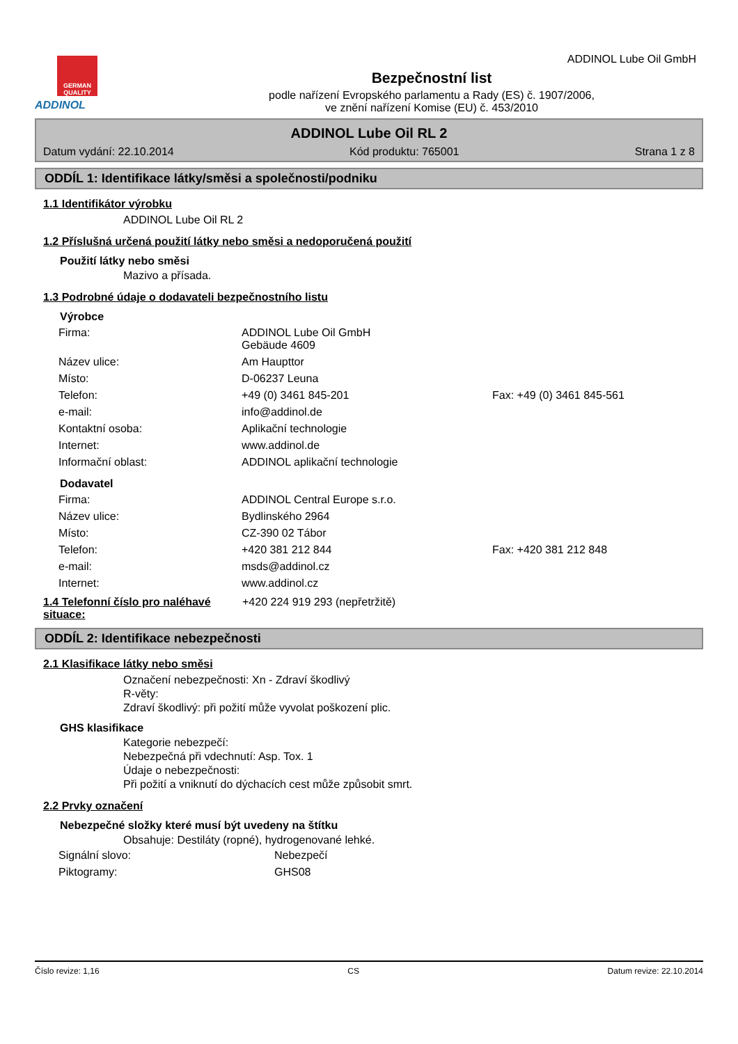ADDINOL Lube Oil GmbH
GERMAN QUALITY
ADDINOL
Bezpečnostní list
podle nařízení Evropského parlamentu a Rady (ES) č. 1907/2006,
ve znění nařízení Komise (EU) č. 453/2010
ADDINOL Lube Oil RL 2
Datum vydání: 22.10.2014 Kód produktu: 765001 Strana 1 z 8
ODDÍL 1: Identifikace látky/směsi a společnosti/podniku
1.1 Identifikátor výrobku
ADDINOL Lube Oil RL 2
1.2 Příslušná určená použití látky nebo směsi a nedoporučená použití
Použití látky nebo směsi
Mazivo a přísada.
1.3 Podrobné údaje o dodavateli bezpečnostního listu
Výrobce
| Firma: | ADDINOL Lube Oil GmbH Gebäude 4609 | |
| Název ulice: | Am Haupttor | |
| Místo: | D-06237 Leuna | |
| Telefon: | +49 (0) 3461 845-201 | Fax: +49 (0) 3461 845-561 |
| e-mail: | info@addinol.de | |
| Kontaktní osoba: | Aplikační technologie | |
| Internet: | www.addinol.de | |
| Informační oblast: | ADDINOL aplikační technologie | |
Dodavatel
| Firma: | ADDINOL Central Europe s.r.o. | |
| Název ulice: | Bydlinského 2964 | |
| Místo: | CZ-390 02 Tábor | |
| Telefon: | +420 381 212 844 | Fax: +420 381 212 848 |
| e-mail: | msds@addinol.cz | |
| Internet: | www.addinol.cz | |
1.4 Telefonní číslo pro naléhavé situace:
+420 224 919 293 (nepřetržitě)
ODDÍL 2: Identifikace nebezpečnosti
2.1 Klasifikace látky nebo směsi
Označení nebezpečnosti: Xn - Zdraví škodlivý
R-věty:
Zdraví škodlivý: při požití může vyvolat poškození plic.
GHS klasifikace
Kategorie nebezpečí:
Nebezpečná při vdechnutí: Asp. Tox. 1
Údaje o nebezpečnosti:
Při požití a vniknutí do dýchacích cest může způsobit smrt.
2.2 Prvky označení
Nebezpečné složky které musí být uvedeny na štítku
Obsahuje: Destiláty (ropné), hydrogenované lehké.
| Signální slovo: | Nebezpečí |
| Piktogramy: | GHS08 |
Číslo revize: 1,16 CS Datum revize: 22.10.2014